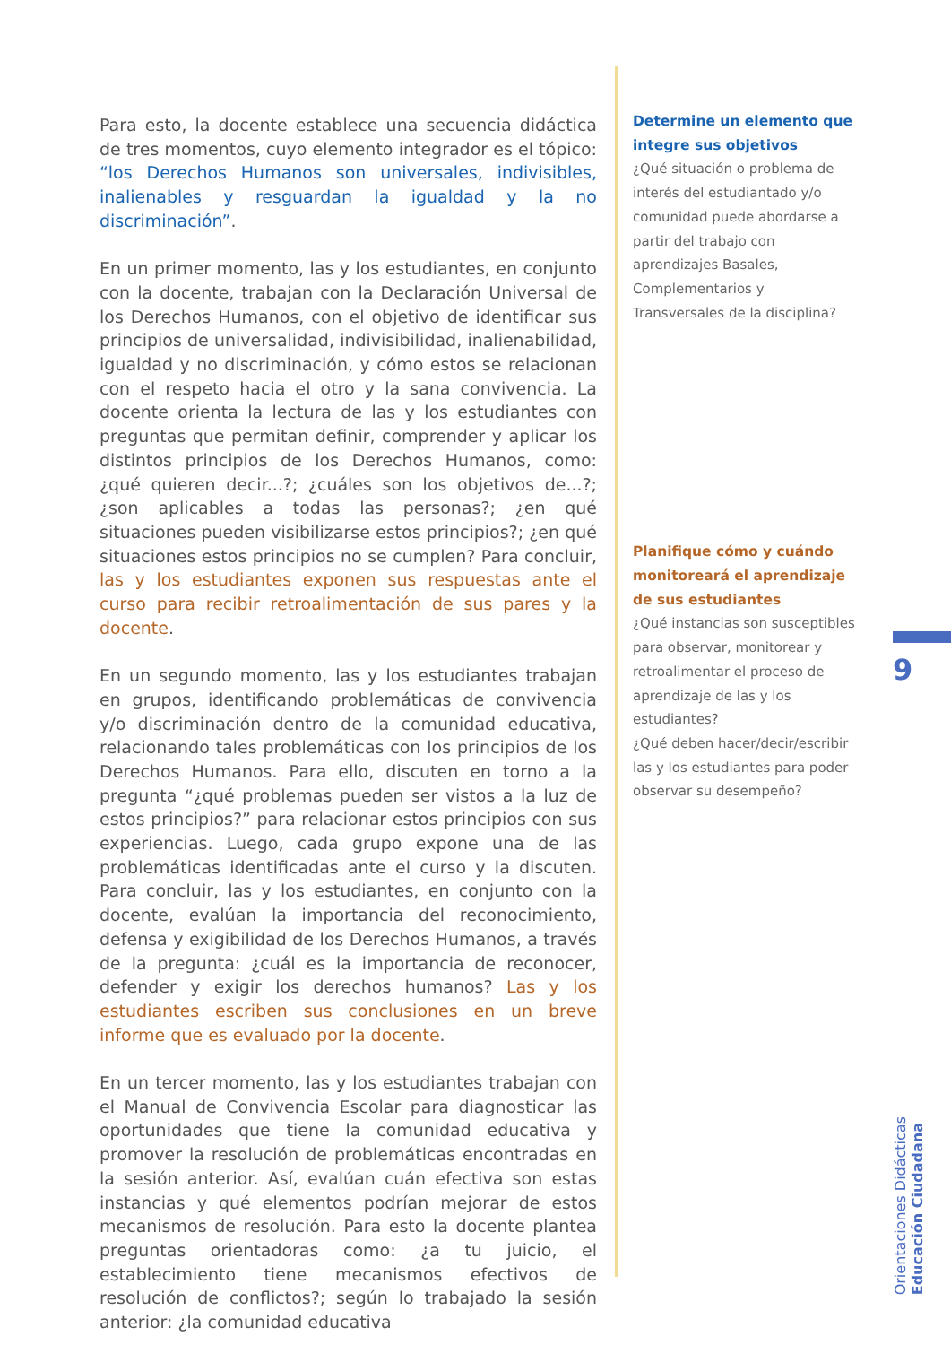Para esto, la docente establece una secuencia didáctica de tres momentos, cuyo elemento integrador es el tópico: “los Derechos Humanos son universales, indivisibles, inalienables y resguardan la igualdad y la no discriminación”.
En un primer momento, las y los estudiantes, en conjunto con la docente, trabajan con la Declaración Universal de los Derechos Humanos, con el objetivo de identificar sus principios de universalidad, indivisibilidad, inalienabilidad, igualdad y no discriminación, y cómo estos se relacionan con el respeto hacia el otro y la sana convivencia. La docente orienta la lectura de las y los estudiantes con preguntas que permitan definir, comprender y aplicar los distintos principios de los Derechos Humanos, como: ¿qué quieren decir...?; ¿cuáles son los objetivos de...?; ¿son aplicables a todas las personas?; ¿en qué situaciones pueden visibilizarse estos principios?; ¿en qué situaciones estos principios no se cumplen? Para concluir, las y los estudiantes exponen sus respuestas ante el curso para recibir retroalimentación de sus pares y la docente.
En un segundo momento, las y los estudiantes trabajan en grupos, identificando problemáticas de convivencia y/o discriminación dentro de la comunidad educativa, relacionando tales problemáticas con los principios de los Derechos Humanos. Para ello, discuten en torno a la pregunta “¿qué problemas pueden ser vistos a la luz de estos principios?” para relacionar estos principios con sus experiencias. Luego, cada grupo expone una de las problemáticas identificadas ante el curso y la discuten. Para concluir, las y los estudiantes, en conjunto con la docente, evalúan la importancia del reconocimiento, defensa y exigibilidad de los Derechos Humanos, a través de la pregunta: ¿cuál es la importancia de reconocer, defender y exigir los derechos humanos? Las y los estudiantes escriben sus conclusiones en un breve informe que es evaluado por la docente.
En un tercer momento, las y los estudiantes trabajan con el Manual de Convivencia Escolar para diagnosticar las oportunidades que tiene la comunidad educativa y promover la resolución de problemáticas encontradas en la sesión anterior. Así, evalúan cuán efectiva son estas instancias y qué elementos podrían mejorar de estos mecanismos de resolución. Para esto la docente plantea preguntas orientadoras como: ¿a tu juicio, el establecimiento tiene mecanismos efectivos de resolución de conflictos?; según lo trabajado la sesión anterior: ¿la comunidad educativa
Determine un elemento que integre sus objetivos
¿Qué situación o problema de interés del estudiantado y/o comunidad puede abordarse a partir del trabajo con aprendizajes Basales, Complementarios y Transversales de la disciplina?
Planifique cómo y cuándo monitoreará el aprendizaje de sus estudiantes
¿Qué instancias son susceptibles para observar, monitorear y retroalimentar el proceso de aprendizaje de las y los estudiantes?
¿Qué deben hacer/decir/escribir las y los estudiantes para poder observar su desempeño?
9
Orientaciones Didácticas
Educación Ciudadana